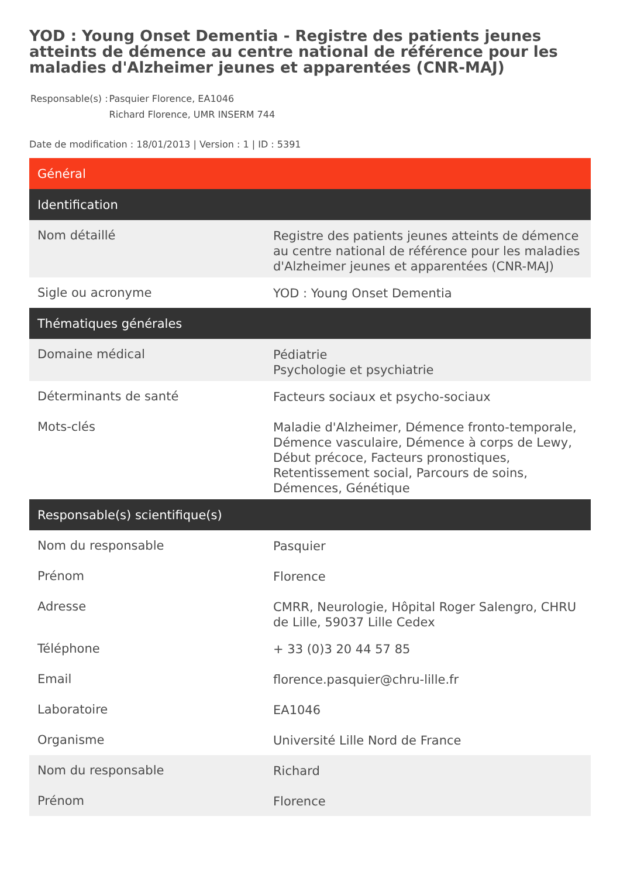YOD : Young Onset Dementia - Registre des patients jeunes atteints de démence au centre national de référence pour les maladies d'Alzheimer jeunes et apparentées (CNR-MAJ)
| Responsable(s) : | Pasquier Florence, EA1046 Richard Florence, UMR INSERM 744 |
Date de modification : 18/01/2013 | Version : 1 | ID : 5391
| Général | |
| --- | --- |
| Identification | |
| Nom détaillé | Registre des patients jeunes atteints de démence au centre national de référence pour les maladies d'Alzheimer jeunes et apparentées (CNR-MAJ) |
| Sigle ou acronyme | YOD : Young Onset Dementia |
| Thématiques générales | |
| Domaine médical | Pédiatrie Psychologie et psychiatrie |
| Déterminants de santé | Facteurs sociaux et psycho-sociaux |
| Mots-clés | Maladie d'Alzheimer, Démence fronto-temporale, Démence vasculaire, Démence à corps de Lewy, Début précoce, Facteurs pronostiques, Retentissement social, Parcours de soins, Démences, Génétique |
| Responsable(s) scientifique(s) | |
| Nom du responsable | Pasquier |
| Prénom | Florence |
| Adresse | CMRR, Neurologie, Hôpital Roger Salengro, CHRU de Lille, 59037 Lille Cedex |
| Téléphone | + 33 (0)3 20 44 57 85 |
| Email | florence.pasquier@chru-lille.fr |
| Laboratoire | EA1046 |
| Organisme | Université Lille Nord de France |
| Nom du responsable | Richard |
| Prénom | Florence |